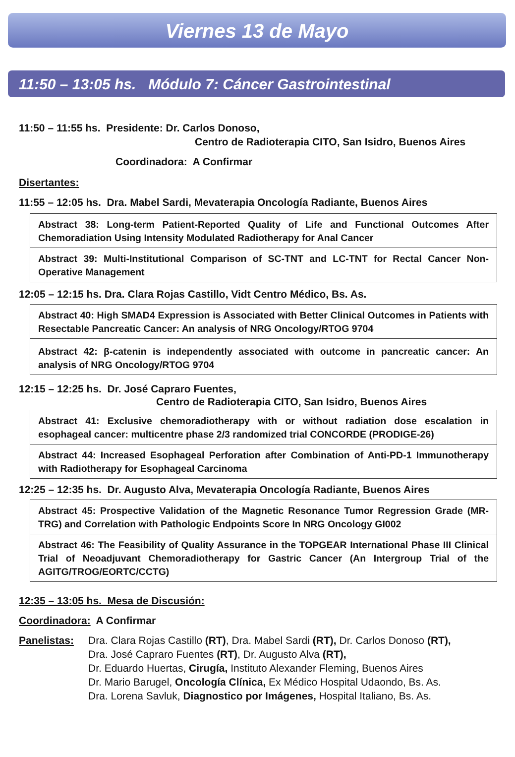Viernes 13 de Mayo
11:50 – 13:05 hs. Módulo 7: Cáncer Gastrointestinal
11:50 – 11:55 hs. Presidente: Dr. Carlos Donoso,
Centro de Radioterapia CITO, San Isidro, Buenos Aires
Coordinadora: A Confirmar
Disertantes:
11:55 – 12:05 hs. Dra. Mabel Sardi, Mevaterapia Oncología Radiante, Buenos Aires
Abstract 38: Long-term Patient-Reported Quality of Life and Functional Outcomes After Chemoradiation Using Intensity Modulated Radiotherapy for Anal Cancer
Abstract 39: Multi-Institutional Comparison of SC-TNT and LC-TNT for Rectal Cancer Non-Operative Management
12:05 – 12:15 hs. Dra. Clara Rojas Castillo, Vidt Centro Médico, Bs. As.
Abstract 40: High SMAD4 Expression is Associated with Better Clinical Outcomes in Patients with Resectable Pancreatic Cancer: An analysis of NRG Oncology/RTOG 9704
Abstract 42: β-catenin is independently associated with outcome in pancreatic cancer: An analysis of NRG Oncology/RTOG 9704
12:15 – 12:25 hs. Dr. José Capraro Fuentes,
Centro de Radioterapia CITO, San Isidro, Buenos Aires
Abstract 41: Exclusive chemoradiotherapy with or without radiation dose escalation in esophageal cancer: multicentre phase 2/3 randomized trial CONCORDE (PRODIGE-26)
Abstract 44: Increased Esophageal Perforation after Combination of Anti-PD-1 Immunotherapy with Radiotherapy for Esophageal Carcinoma
12:25 – 12:35 hs. Dr. Augusto Alva, Mevaterapia Oncología Radiante, Buenos Aires
Abstract 45: Prospective Validation of the Magnetic Resonance Tumor Regression Grade (MR-TRG) and Correlation with Pathologic Endpoints Score In NRG Oncology GI002
Abstract 46: The Feasibility of Quality Assurance in the TOPGEAR International Phase III Clinical Trial of Neoadjuvant Chemoradiotherapy for Gastric Cancer (An Intergroup Trial of the AGITG/TROG/EORTC/CCTG)
12:35 – 13:05 hs. Mesa de Discusión:
Coordinadora: A Confirmar
Panelistas: Dra. Clara Rojas Castillo (RT), Dra. Mabel Sardi (RT), Dr. Carlos Donoso (RT),
Dra. José Capraro Fuentes (RT), Dr. Augusto Alva (RT),
Dr. Eduardo Huertas, Cirugía, Instituto Alexander Fleming, Buenos Aires
Dr. Mario Barugel, Oncología Clínica, Ex Médico Hospital Udaondo, Bs. As.
Dra. Lorena Savluk, Diagnostico por Imágenes, Hospital Italiano, Bs. As.